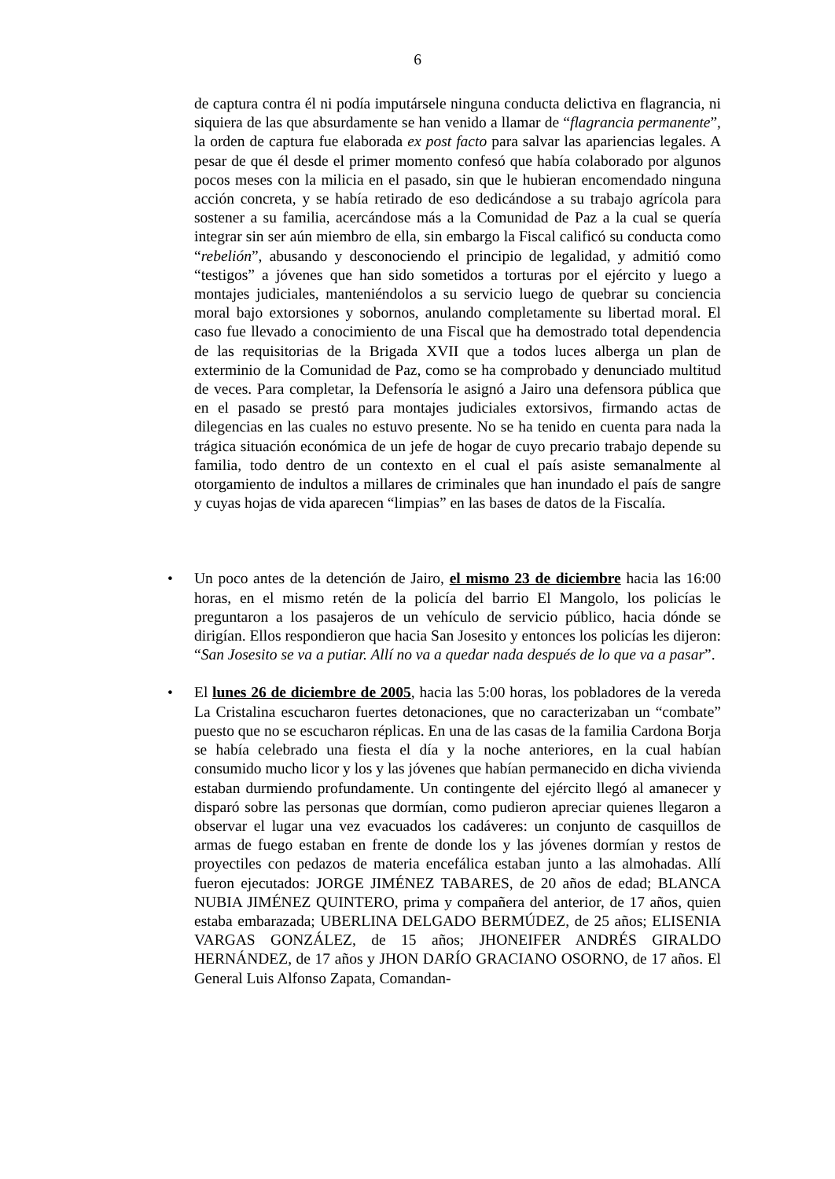6
de captura contra él ni podía imputársele ninguna conducta delictiva en flagrancia, ni siquiera de las que absurdamente se han venido a llamar de “flagrancia permanente”, la orden de captura fue elaborada ex post facto para salvar las apariencias legales. A pesar de que él desde el primer momento confesó que había colaborado por algunos pocos meses con la milicia en el pasado, sin que le hubieran encomendado ninguna acción concreta, y se había retirado de eso dedicándose a su trabajo agrícola para sostener a su familia, acercándose más a la Comunidad de Paz a la cual se quería integrar sin ser aún miembro de ella, sin embargo la Fiscal calificó su conducta como “rebelión”, abusando y desconociendo el principio de legalidad, y admitió como “testigos” a jóvenes que han sido sometidos a torturas por el ejército y luego a montajes judiciales, manteniéndolos a su servicio luego de quebrar su conciencia moral bajo extorsiones y sobornos, anulando completamente su libertad moral. El caso fue llevado a conocimiento de una Fiscal que ha demostrado total dependencia de las requisitorias de la Brigada XVII que a todos luces alberga un plan de exterminio de la Comunidad de Paz, como se ha comprobado y denunciado multitud de veces. Para completar, la Defensoría le asignó a Jairo una defensora pública que en el pasado se prestó para montajes judiciales extorsivos, firmando actas de dilegencias en las cuales no estuvo presente. No se ha tenido en cuenta para nada la trágica situación económica de un jefe de hogar de cuyo precario trabajo depende su familia, todo dentro de un contexto en el cual el país asiste semanalmente al otorgamiento de indultos a millares de criminales que han inundado el país de sangre y cuyas hojas de vida aparecen “limpias” en las bases de datos de la Fiscalía.
• Un poco antes de la detención de Jairo, el mismo 23 de diciembre hacia las 16:00 horas, en el mismo retén de la policía del barrio El Mangolo, los policías le preguntaron a los pasajeros de un vehículo de servicio público, hacia dónde se dirigían. Ellos respondieron que hacia San Josesito y entonces los policías les dijeron: “San Josesito se va a putiar. Allí no va a quedar nada después de lo que va a pasar”.
• El lunes 26 de diciembre de 2005, hacia las 5:00 horas, los pobladores de la vereda La Cristalina escucharon fuertes detonaciones, que no caracterizaban un “combate” puesto que no se escucharon réplicas. En una de las casas de la familia Cardona Borja se había celebrado una fiesta el día y la noche anteriores, en la cual habían consumido mucho licor y los y las jóvenes que habían permanecido en dicha vivienda estaban durmiendo profundamente. Un contingente del ejército llegó al amanecer y disparó sobre las personas que dormían, como pudieron apreciar quienes llegaron a observar el lugar una vez evacuados los cadáveres: un conjunto de casquillos de armas de fuego estaban en frente de donde los y las jóvenes dormían y restos de proyectiles con pedazos de materia encefálica estaban junto a las almohadas. Allí fueron ejecutados: JORGE JIMÉNEZ TABARES, de 20 años de edad; BLANCA NUBIA JIMÉNEZ QUINTERO, prima y compañera del anterior, de 17 años, quien estaba embarazada; UBERLINA DELGADO BERMÚDEZ, de 25 años; ELISENIA VARGAS GONZÁLEZ, de 15 años; JHONEIFER ANDRÉS GIRALDO HERNÁNDEZ, de 17 años y JHON DARÍO GRACIANO OSORNO, de 17 años. El General Luis Alfonso Zapata, Comandan-